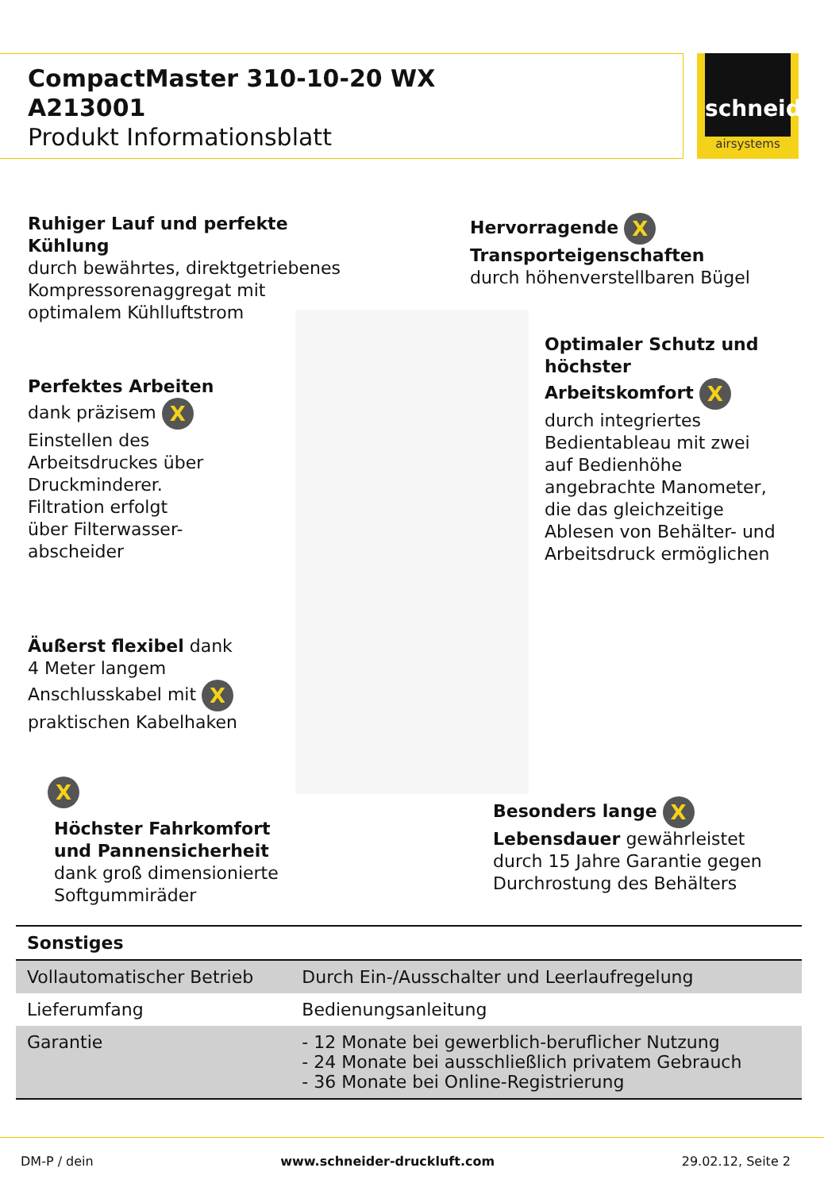schneider
airsystems
CompactMaster 310-10-20 WX
A213001
Produkt Informationsblatt
Ruhiger Lauf und perfekte
Kühlung
durch bewährtes, direktgetriebenes
Kompressorenaggregat mit
optimalem Kühlluftstrom
Hervorragende X
Transporteigenschaften
durch höhenverstellbaren Bügel
Optimaler Schutz und
höchster
Arbeitskomfort X
durch integriertes
Bedientableau mit zwei
auf Bedienhöhe
angebrachte Manometer,
die das gleichzeitige
Ablesen von Behälter- und
Arbeitsdruck ermöglichen
Perfektes Arbeiten
dank präzisem X
Einstellen des
Arbeitsdruckes über
Druckminderer.
Filtration erfolgt
über Filterwasser-
abscheider
Äußerst flexibel dank
4 Meter langem
Anschlusskabel mit X
praktischen Kabelhaken
X
Höchster Fahrkomfort
und Pannensicherheit
dank groß dimensionierte
Softgummiräder
Besonders lange X
Lebensdauer gewährleistet
durch 15 Jahre Garantie gegen
Durchrostung des Behälters
| Sonstiges | |
| --- | --- |
| Vollautomatischer Betrieb | Durch Ein-/Ausschalter und Leerlaufregelung |
| Lieferumfang | Bedienungsanleitung |
| Garantie | - 12 Monate bei gewerblich-beruflicher Nutzung - 24 Monate bei ausschließlich privatem Gebrauch - 36 Monate bei Online-Registrierung |
DM-P / dein www.schneider-druckluft.com 29.02.12, Seite 2